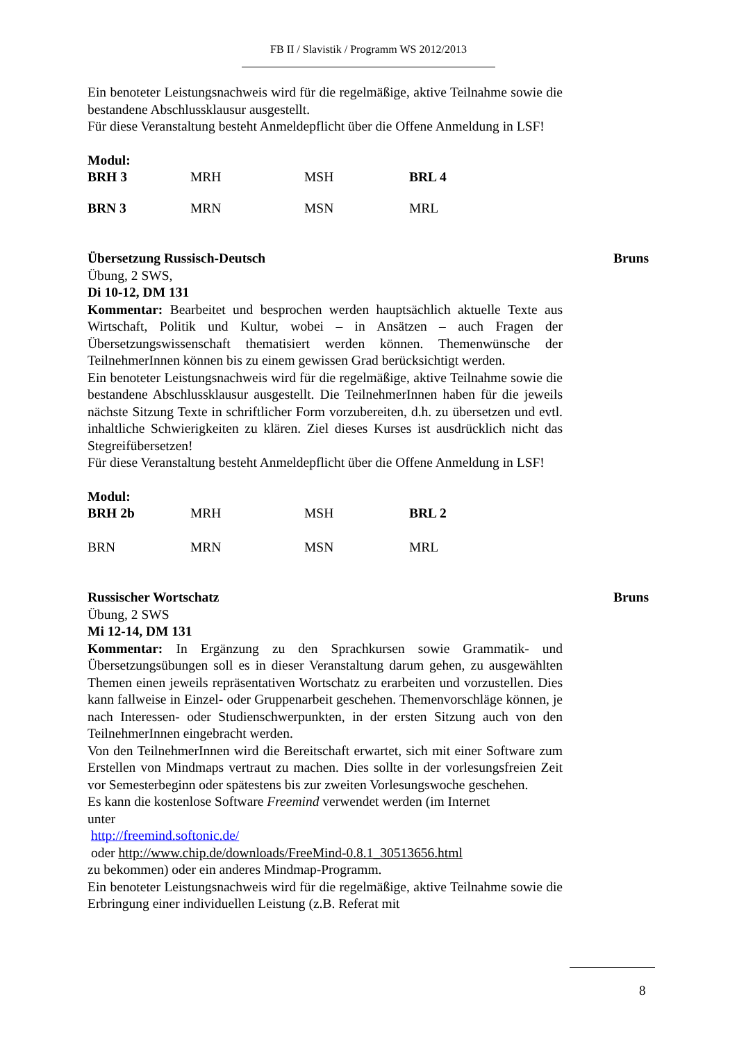FB II / Slavistik / Programm WS 2012/2013
Ein benoteter Leistungsnachweis wird für die regelmäßige, aktive Teilnahme sowie die bestandene Abschlussklausur ausgestellt.
Für diese Veranstaltung besteht Anmeldepflicht über die Offene Anmeldung in LSF!
Modul:
| BRH 3 | MRH | MSH | BRL 4 |
| BRN 3 | MRN | MSN | MRL |
Übersetzung Russisch-Deutsch Bruns
Übung, 2 SWS,
Di 10-12, DM 131
Kommentar: Bearbeitet und besprochen werden hauptsächlich aktuelle Texte aus Wirtschaft, Politik und Kultur, wobei – in Ansätzen – auch Fragen der Übersetzungswissenschaft thematisiert werden können. Themenwünsche der TeilnehmerInnen können bis zu einem gewissen Grad berücksichtigt werden.
Ein benoteter Leistungsnachweis wird für die regelmäßige, aktive Teilnahme sowie die bestandene Abschlussklausur ausgestellt. Die TeilnehmerInnen haben für die jeweils nächste Sitzung Texte in schriftlicher Form vorzubereiten, d.h. zu übersetzen und evtl. inhaltliche Schwierigkeiten zu klären. Ziel dieses Kurses ist ausdrücklich nicht das Stegreifübersetzen!
Für diese Veranstaltung besteht Anmeldepflicht über die Offene Anmeldung in LSF!
Modul:
| BRH 2b | MRH | MSH | BRL 2 |
| BRN | MRN | MSN | MRL |
Russischer Wortschatz Bruns
Übung, 2 SWS
Mi 12-14, DM 131
Kommentar: In Ergänzung zu den Sprachkursen sowie Grammatik- und Übersetzungsübungen soll es in dieser Veranstaltung darum gehen, zu ausgewählten Themen einen jeweils repräsentativen Wortschatz zu erarbeiten und vorzustellen. Dies kann fallweise in Einzel- oder Gruppenarbeit geschehen. Themenvorschläge können, je nach Interessen- oder Studienschwerpunkten, in der ersten Sitzung auch von den TeilnehmerInnen eingebracht werden.
Von den TeilnehmerInnen wird die Bereitschaft erwartet, sich mit einer Software zum Erstellen von Mindmaps vertraut zu machen. Dies sollte in der vorlesungsfreien Zeit vor Semesterbeginn oder spätestens bis zur zweiten Vorlesungswoche geschehen.
Es kann die kostenlose Software Freemind verwendet werden (im Internet
unter
http://freemind.softonic.de/
oder http://www.chip.de/downloads/FreeMind-0.8.1_30513656.html
zu bekommen) oder ein anderes Mindmap-Programm.
Ein benoteter Leistungsnachweis wird für die regelmäßige, aktive Teilnahme sowie die Erbringung einer individuellen Leistung (z.B. Referat mit
8